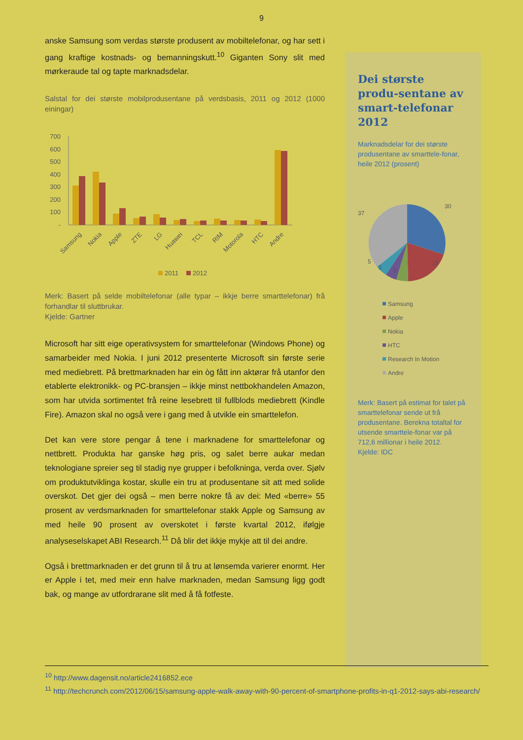9
anske Samsung som verdas største produsent av mobiltelefonar, og har sett i gang kraftige kostnads- og bemanningskutt.<sup>10</sup> Giganten Sony slit med mørkeraude tal og tapte marknadsdelar.
Salstal for dei største mobilprodusentane på verdsbasis, 2011 og 2012 (1000 einingar)
700
600
500
400
300
200
100
-
Samsung
Nokia
Apple
ZTE
LG
Huawei
TCL
RIM
Motorola
HTC
Andre
2011
2012
Merk: Basert på selde mobiltelefonar (alle typar – ikkje berre smarttelefonar) frå forhandlar til sluttbrukar.
Kjelde: Gartner
Microsoft har sitt eige operativsystem for smarttelefonar (Windows Phone) og samarbeider med Nokia. I juni 2012 presenterte Microsoft sin første serie med mediebrett. På brettmarknaden har ein òg fått inn aktørar frå utanfor den etablerte elektronikk- og PC-bransjen – ikkje minst nettbokhandelen Amazon, som har utvida sortimentet frå reine lesebrett til fullblods mediebrett (Kindle Fire). Amazon skal no også vere i gang med å utvikle ein smarttelefon.
Det kan vere store pengar å tene i marknadene for smarttelefonar og nettbrett. Produkta har ganske høg pris, og salet berre aukar medan teknologiane spreier seg til stadig nye grupper i befolkninga, verda over. Sjølv om produktutviklinga kostar, skulle ein tru at produsentane sit att med solide overskot. Det gjer dei også – men berre nokre få av dei: Med «berre» 55 prosent av verdsmarknaden for smarttelefonar stakk Apple og Samsung av med heile 90 prosent av overskotet i første kvartal 2012, ifølgje analyseselskapet ABI Research.<sup>11</sup> Då blir det ikkje mykje att til dei andre.
Også i brettmarknaden er det grunn til å tru at lønsemda varierer enormt. Her er Apple i tet, med meir enn halve marknaden, medan Samsung ligg godt bak, og mange av utfordrarane slit med å få fotfeste.
Dei største produ-sentane av smart-telefonar 2012
Marknadsdelar for dei største produsentane av smarttele-fonar, heile 2012 (prosent)
30
19
5
5
5
37
Samsung
Apple
Nokia
HTC
Research In Motion
Andre
Merk: Basert på estimat for talet på smarttelefonar sende ut frå produsentane. Berekna totaltal for utsende smarttele-fonar var på 712,6 millionar i heile 2012.
Kjelde: IDC
<sup>10</sup> http://www.dagensit.no/article2416852.ece
<sup>11</sup> http://techcrunch.com/2012/06/15/samsung-apple-walk-away-with-90-percent-of-smartphone-profits-in-q1-2012-says-abi-research/